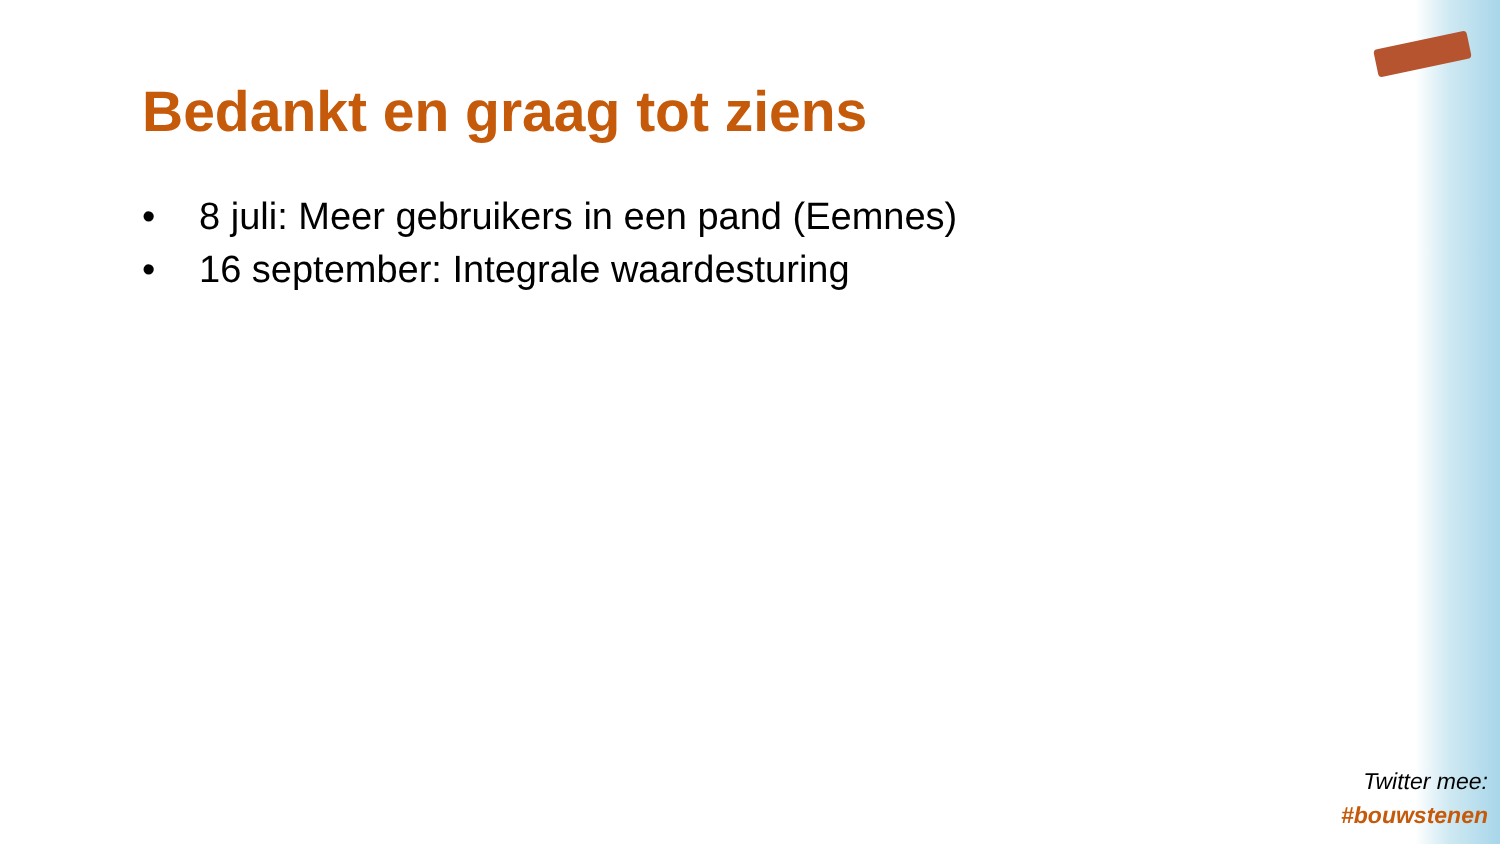Bedankt en graag tot ziens
• 8 juli: Meer gebruikers in een pand (Eemnes)
• 16 september: Integrale waardesturing
Twitter mee:
#bouwstenen